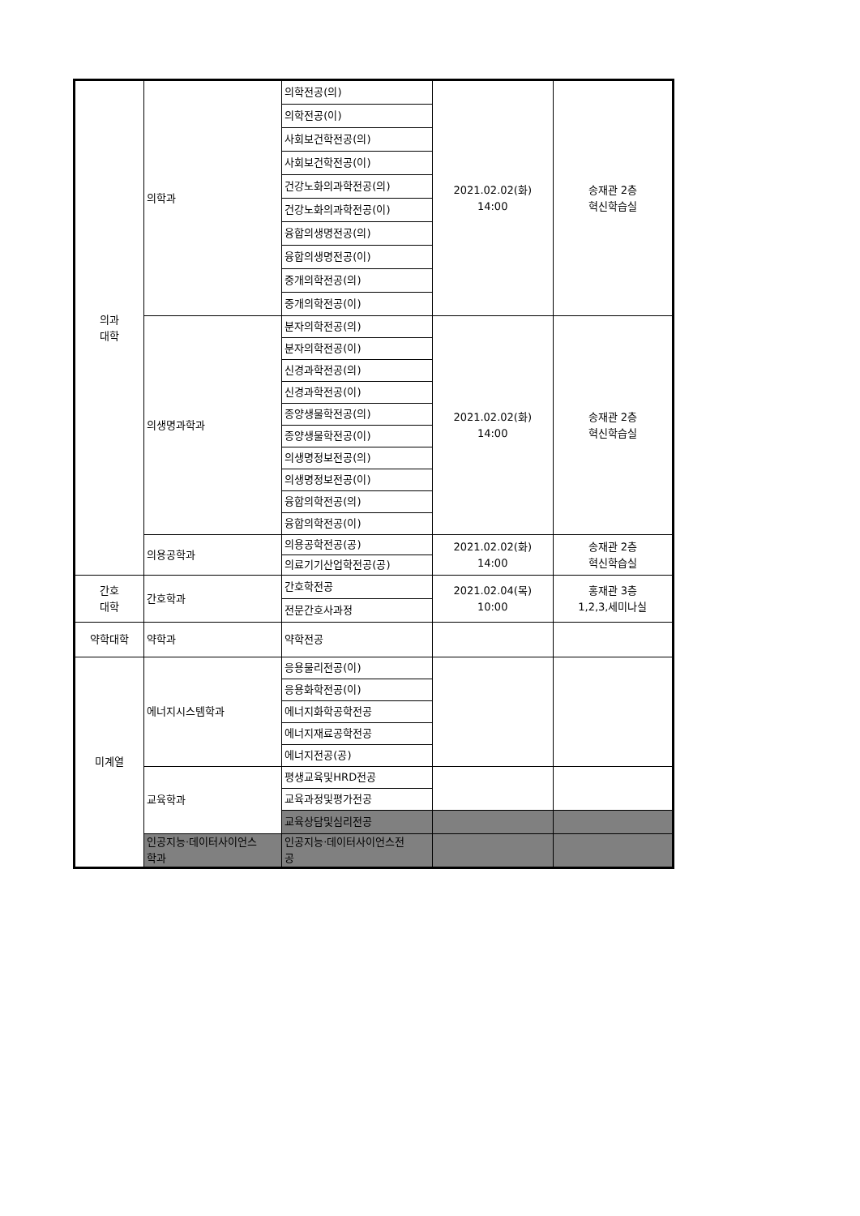| 의과 대학 | 의학과 | 의학전공(의) | 2021.02.02(화) 14:00 | 송재관 2층 혁신학습실 |
| | | 의학전공(이) | | |
| | | 사회보건학전공(의) | | |
| | | 사회보건학전공(이) | | |
| | | 건강노화의과학전공(의) | | |
| | | 건강노화의과학전공(이) | | |
| | | 융합의생명전공(의) | | |
| | | 융합의생명전공(이) | | |
| | | 중개의학전공(의) | | |
| | | 중개의학전공(이) | | |
| | 의생명과학과 | 분자의학전공(의) | 2021.02.02(화) 14:00 | 송재관 2층 혁신학습실 |
| | | 분자의학전공(이) | | |
| | | 신경과학전공(의) | | |
| | | 신경과학전공(이) | | |
| | | 종양생물학전공(의) | | |
| | | 종양생물학전공(이) | | |
| | | 의생명정보전공(의) | | |
| | | 의생명정보전공(이) | | |
| | | 융합의학전공(의) | | |
| | | 융합의학전공(이) | | |
| | 의용공학과 | 의용공학전공(공) | 2021.02.02(화) 14:00 | 송재관 2층 혁신학습실 |
| | | 의료기기산업학전공(공) | | |
| 간호 대학 | 간호학과 | 간호학전공 | 2021.02.04(목) 10:00 | 홍재관 3층 1,2,3,세미나실 |
| | | 전문간호사과정 | | |
| 약학대학 | 약학과 | 약학전공 | | |
| 미계열 | 에너지시스템학과 | 응용물리전공(이) | | |
| | | 응용화학전공(이) | | |
| | | 에너지화학공학전공 | | |
| | | 에너지재료공학전공 | | |
| | | 에너지전공(공) | | |
| | 교육학과 | 평생교육및HRD전공 | | |
| | | 교육과정및평가전공 | | |
| | | 교육상담및심리전공 | | |
| | 인공지능·데이터사이언스 학과 | 인공지능·데이터사이언스전 공 | | |